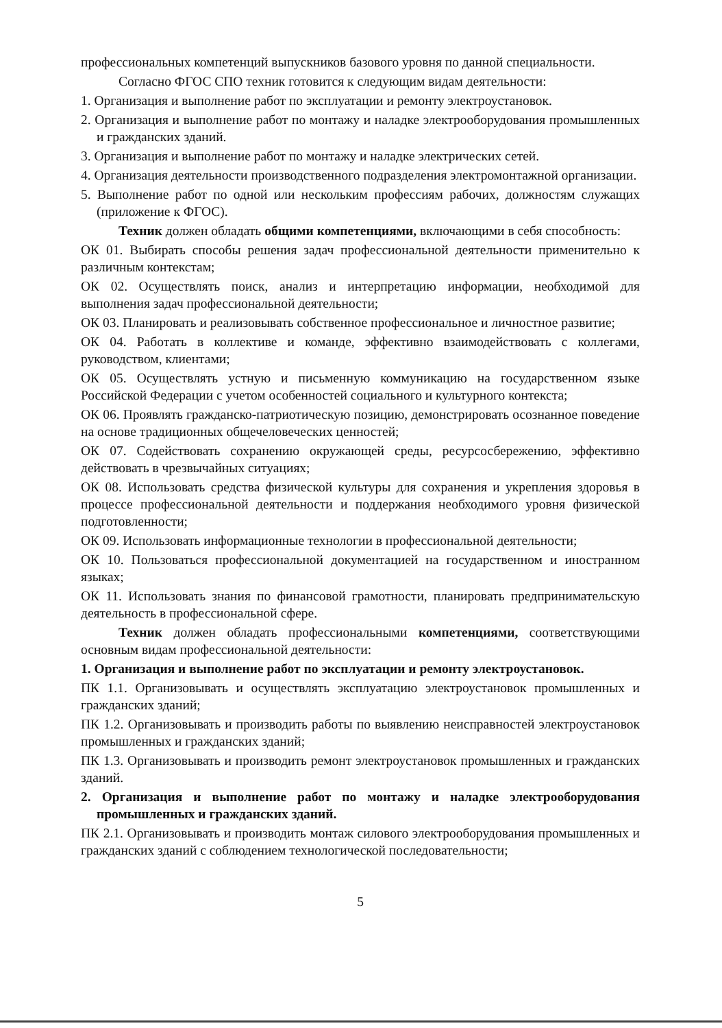профессиональных компетенций выпускников базового уровня по данной специальности.
Согласно ФГОС СПО техник готовится к следующим видам деятельности:
1. Организация и выполнение работ по эксплуатации и ремонту электроустановок.
2. Организация и выполнение работ по монтажу и наладке электрооборудования промышленных и гражданских зданий.
3. Организация и выполнение работ по монтажу и наладке электрических сетей.
4. Организация деятельности производственного подразделения электромонтажной организации.
5. Выполнение работ по одной или нескольким профессиям рабочих, должностям служащих (приложение к ФГОС).
Техник должен обладать общими компетенциями, включающими в себя способность:
ОК 01. Выбирать способы решения задач профессиональной деятельности применительно к различным контекстам;
ОК 02. Осуществлять поиск, анализ и интерпретацию информации, необходимой для выполнения задач профессиональной деятельности;
ОК 03. Планировать и реализовывать собственное профессиональное и личностное развитие;
ОК 04. Работать в коллективе и команде, эффективно взаимодействовать с коллегами, руководством, клиентами;
ОК 05. Осуществлять устную и письменную коммуникацию на государственном языке Российской Федерации с учетом особенностей социального и культурного контекста;
ОК 06. Проявлять гражданско-патриотическую позицию, демонстрировать осознанное поведение на основе традиционных общечеловеческих ценностей;
ОК 07. Содействовать сохранению окружающей среды, ресурсосбережению, эффективно действовать в чрезвычайных ситуациях;
ОК 08. Использовать средства физической культуры для сохранения и укрепления здоровья в процессе профессиональной деятельности и поддержания необходимого уровня физической подготовленности;
ОК 09. Использовать информационные технологии в профессиональной деятельности;
ОК 10. Пользоваться профессиональной документацией на государственном и иностранном языках;
ОК 11. Использовать знания по финансовой грамотности, планировать предпринимательскую деятельность в профессиональной сфере.
Техник должен обладать профессиональными компетенциями, соответствующими основным видам профессиональной деятельности:
1. Организация и выполнение работ по эксплуатации и ремонту электроустановок.
ПК 1.1. Организовывать и осуществлять эксплуатацию электроустановок промышленных и гражданских зданий;
ПК 1.2. Организовывать и производить работы по выявлению неисправностей электроустановок промышленных и гражданских зданий;
ПК 1.3. Организовывать и производить ремонт электроустановок промышленных и гражданских зданий.
2. Организация и выполнение работ по монтажу и наладке электрооборудования промышленных и гражданских зданий.
ПК 2.1. Организовывать и производить монтаж силового электрооборудования промышленных и гражданских зданий с соблюдением технологической последовательности;
5